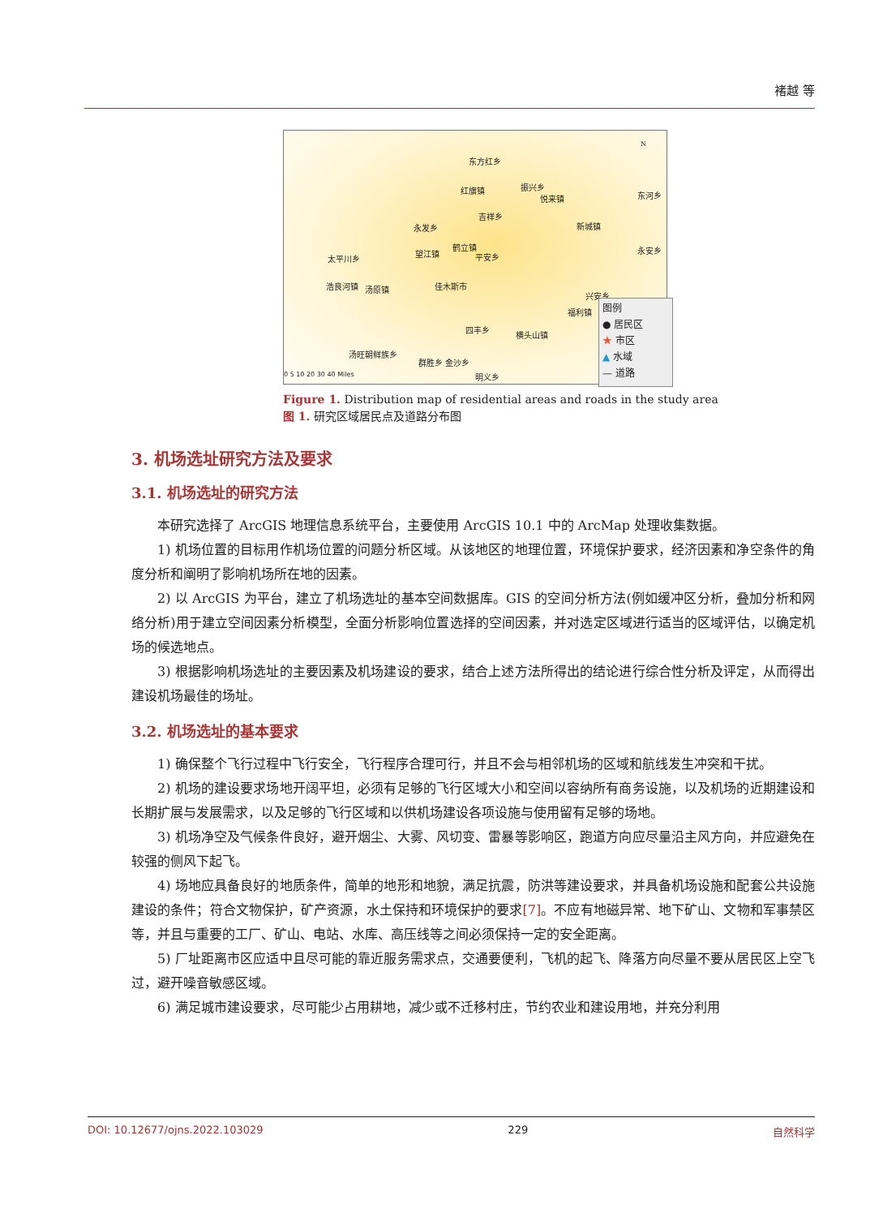褚越 等
东方红乡
红旗镇 振兴乡
悦来镇 东河乡
吉祥乡
永发乡 新城镇
鹤立镇
望江镇 平安乡 太平川乡
永安乡
浩良河镇 汤原镇 佳木斯市
兴安乡
福利镇
四丰乡
横头山镇
汤旺朝鲜族乡
群胜乡 金沙乡
明义乡 0 5 10 20 30 40 Miles
N
图例
● 居民区
★ 市区
▲ 水域
— 道路
Figure 1. Distribution map of residential areas and roads in the study area
图 1. 研究区域居民点及道路分布图
3. 机场选址研究方法及要求
3.1. 机场选址的研究方法
本研究选择了 ArcGIS 地理信息系统平台，主要使用 ArcGIS 10.1 中的 ArcMap 处理收集数据。
1) 机场位置的目标用作机场位置的问题分析区域。从该地区的地理位置，环境保护要求，经济因素和净空条件的角度分析和阐明了影响机场所在地的因素。
2) 以 ArcGIS 为平台，建立了机场选址的基本空间数据库。GIS 的空间分析方法(例如缓冲区分析，叠加分析和网络分析)用于建立空间因素分析模型，全面分析影响位置选择的空间因素，并对选定区域进行适当的区域评估，以确定机场的候选地点。
3) 根据影响机场选址的主要因素及机场建设的要求，结合上述方法所得出的结论进行综合性分析及评定，从而得出建设机场最佳的场址。
3.2. 机场选址的基本要求
1) 确保整个飞行过程中飞行安全，飞行程序合理可行，并且不会与相邻机场的区域和航线发生冲突和干扰。
2) 机场的建设要求场地开阔平坦，必须有足够的飞行区域大小和空间以容纳所有商务设施，以及机场的近期建设和长期扩展与发展需求，以及足够的飞行区域和以供机场建设各项设施与使用留有足够的场地。
3) 机场净空及气候条件良好，避开烟尘、大雾、风切变、雷暴等影响区，跑道方向应尽量沿主风方向，并应避免在较强的侧风下起飞。
4) 场地应具备良好的地质条件，简单的地形和地貌，满足抗震，防洪等建设要求，并具备机场设施和配套公共设施建设的条件；符合文物保护，矿产资源，水土保持和环境保护的要求[7]。不应有地磁异常、地下矿山、文物和军事禁区等，并且与重要的工厂、矿山、电站、水库、高压线等之间必须保持一定的安全距离。
5) 厂址距离市区应适中且尽可能的靠近服务需求点，交通要便利，飞机的起飞、降落方向尽量不要从居民区上空飞过，避开噪音敏感区域。
6) 满足城市建设要求，尽可能少占用耕地，减少或不迁移村庄，节约农业和建设用地，并充分利用
DOI: 10.12677/ojns.2022.103029 229 自然科学